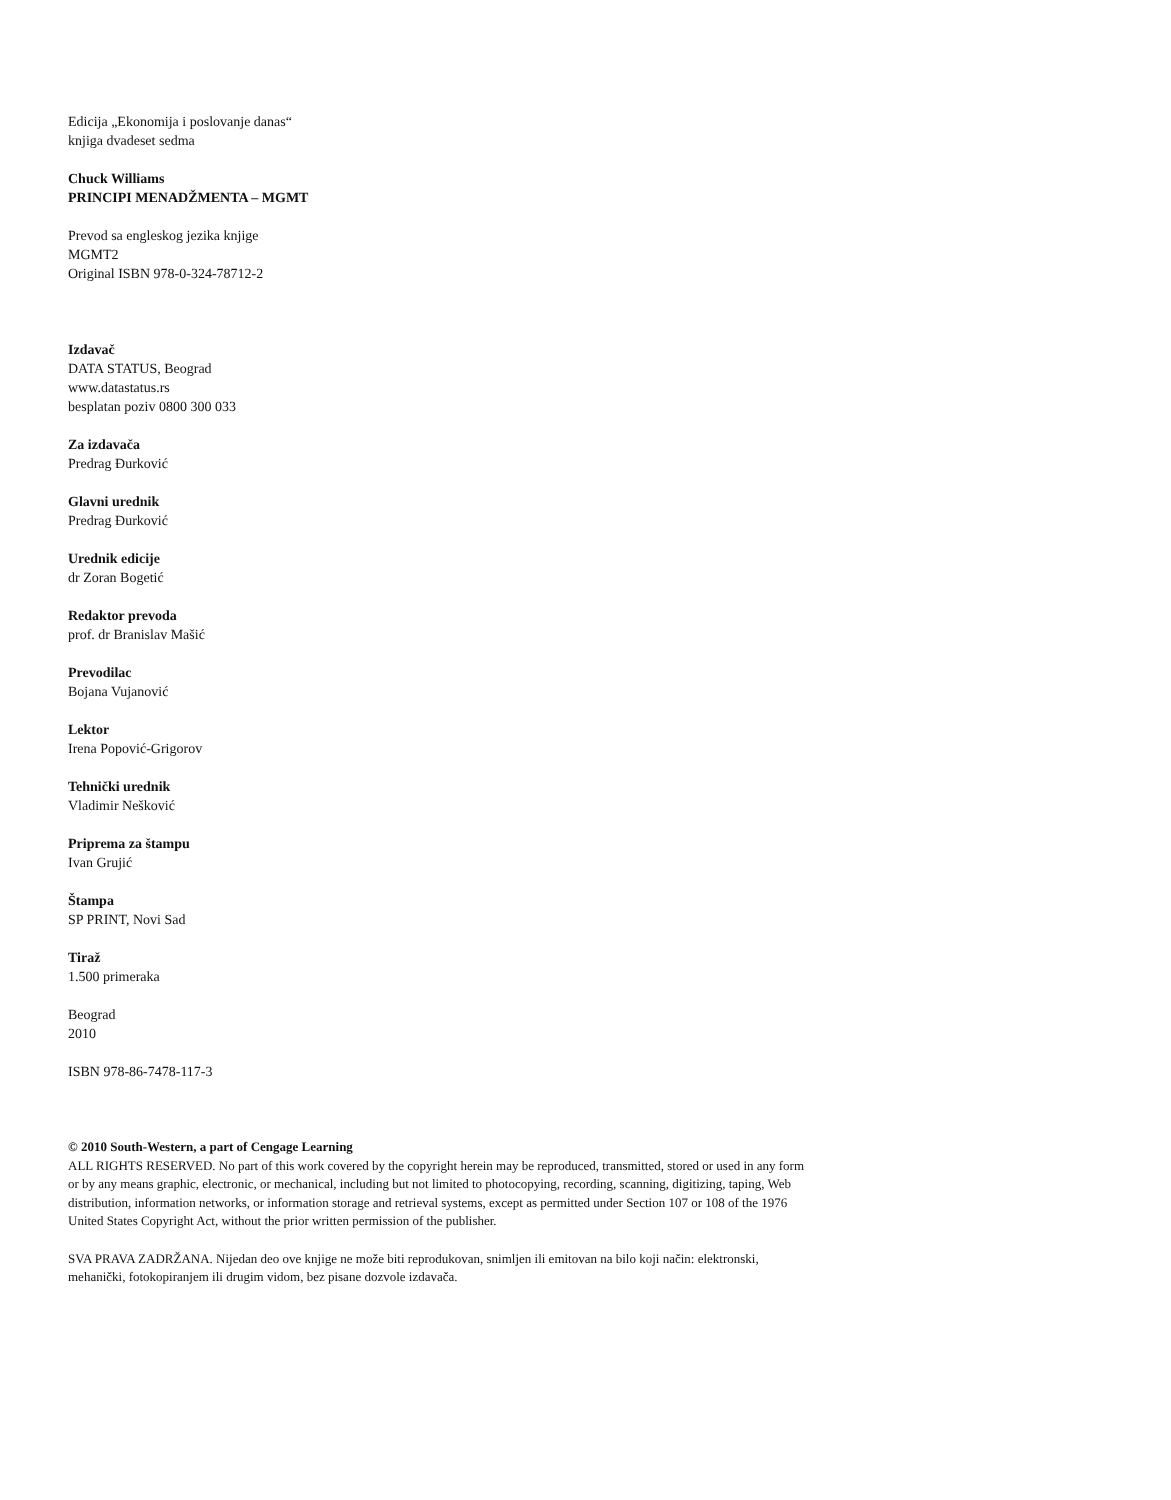Edicija „Ekonomija i poslovanje danas“
knjiga dvadeset sedma
Chuck Williams
PRINCIPI MENADŽMENTA – MGMT
Prevod sa engleskog jezika knjige
MGMT2
Original ISBN 978-0-324-78712-2
Izdavač
DATA STATUS, Beograd
www.datastatus.rs
besplatan poziv 0800 300 033
Za izdavača
Predrag Đurković
Glavni urednik
Predrag Đurković
Urednik edicije
dr Zoran Bogetić
Redaktor prevoda
prof. dr Branislav Mašić
Prevodilac
Bojana Vujanović
Lektor
Irena Popović-Grigorov
Tehnički urednik
Vladimir Nešković
Priprema za štampu
Ivan Grujić
Štampa
SP PRINT, Novi Sad
Tiraž
1.500 primeraka
Beograd
2010
ISBN 978-86-7478-117-3
© 2010 South-Western, a part of Cengage Learning
ALL RIGHTS RESERVED. No part of this work covered by the copyright herein may be reproduced, transmitted, stored or used in any form or by any means graphic, electronic, or mechanical, including but not limited to photocopying, recording, scanning, digitizing, taping, Web distribution, information networks, or information storage and retrieval systems, except as permitted under Section 107 or 108 of the 1976 United States Copyright Act, without the prior written permission of the publisher.
SVA PRAVA ZADRŽANA. Nijedan deo ove knjige ne može biti reprodukovan, snimljen ili emitovan na bilo koji način: elektronski, mehanički, fotokopiranjem ili drugim vidom, bez pisane dozvole izdavača.